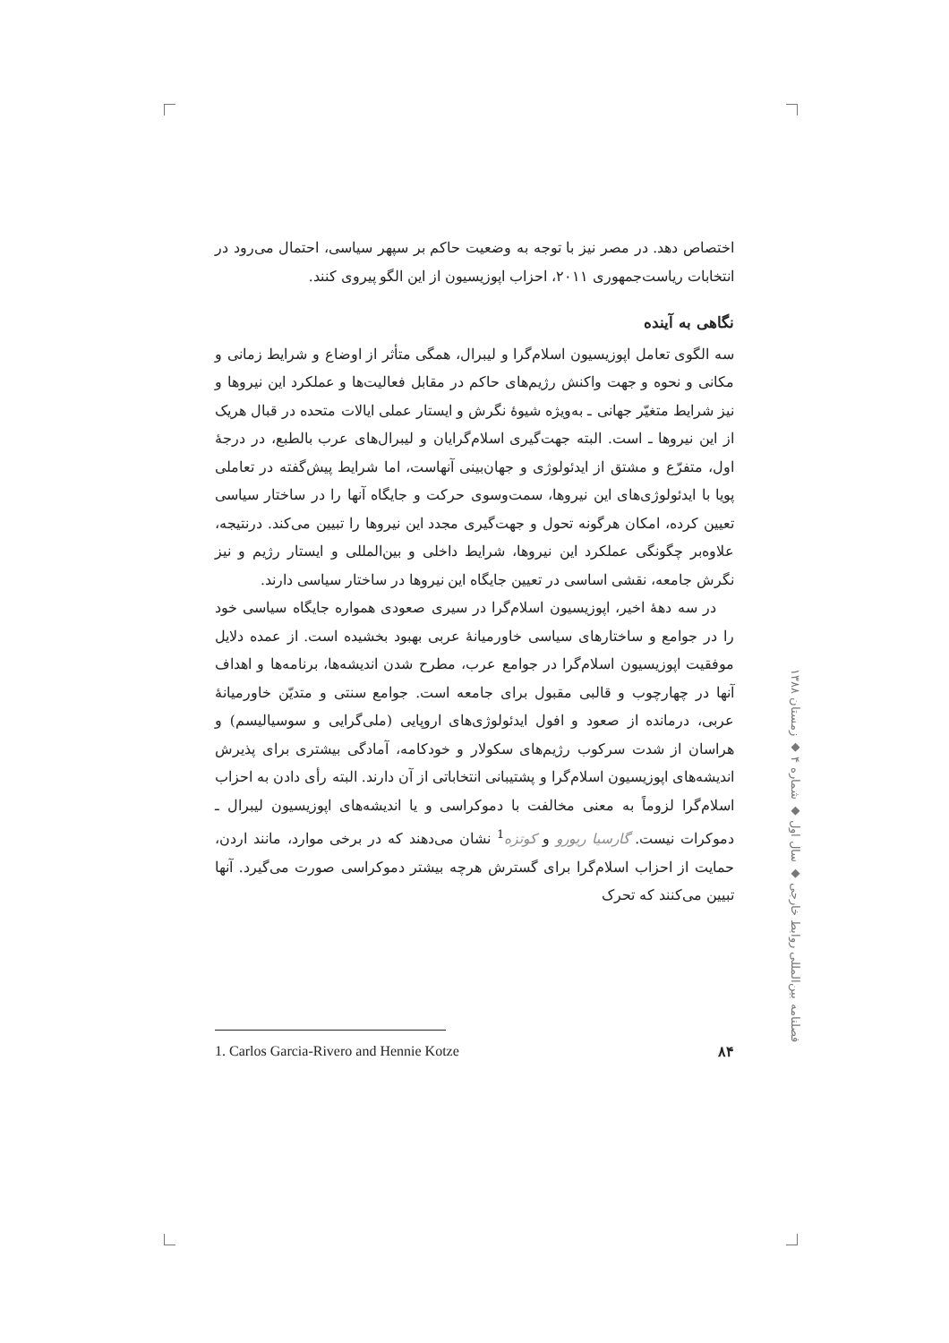اختصاص دهد. در مصر نیز با توجه به وضعیت حاکم بر سپهر سیاسی، احتمال می‌رود در انتخابات ریاست‌جمهوری ۲۰۱۱، احزاب اپوزیسیون از این الگو پیروی کنند.
نگاهی به آینده
سه الگوی تعامل اپوزیسیون اسلام‌گرا و لیبرال، همگی متأثر از اوضاع و شرایط زمانی و مکانی و نحوه و جهت واکنش رژیم‌های حاکم در مقابل فعالیت‌ها و عملکرد این نیروها و نیز شرایط متغیّر جهانی ـ به‌ویژه شیوهٔ نگرش و ایستار عملی ایالات متحده در قبال هریک از این نیروها ـ است. البته جهت‌گیری اسلام‌گرایان و لیبرال‌های عرب بالطبع، در درجهٔ اول، متفرّع و مشتق از ایدئولوژی و جهان‌بینی آنهاست، اما شرایط پیش‌گفته در تعاملی پویا با ایدئولوژی‌های این نیروها، سمت‌وسوی حرکت و جایگاه آنها را در ساختار سیاسی تعیین کرده، امکان هرگونه تحول و جهت‌گیری مجدد این نیروها را تبیین می‌کند. درنتیجه، علاوه‌بر چگونگی عملکرد این نیروها، شرایط داخلی و بین‌المللی و ایستار رژیم و نیز نگرش جامعه، نقشی اساسی در تعیین جایگاه این نیروها در ساختار سیاسی دارند.
در سه دههٔ اخیر، اپوزیسیون اسلام‌گرا در سیری صعودی همواره جایگاه سیاسی خود را در جوامع و ساختارهای سیاسی خاورمیانهٔ عربی بهبود بخشیده است. از عمده دلایل موفقیت اپوزیسیون اسلام‌گرا در جوامع عرب، مطرح شدن اندیشه‌ها، برنامه‌ها و اهداف آنها در چهارچوب و قالبی مقبول برای جامعه است. جوامع سنتی و متدیّن خاورمیانهٔ عربی، درمانده از صعود و افول ایدئولوژی‌های اروپایی (ملی‌گرایی و سوسیالیسم) و هراسان از شدت سرکوب رژیم‌های سکولار و خودکامه، آمادگی بیشتری برای پذیرش اندیشه‌های اپوزیسیون اسلام‌گرا و پشتیبانی انتخاباتی از آن دارند. البته رأی دادن به احزاب اسلام‌گرا لزوماً به معنی مخالفت با دموکراسی و یا اندیشه‌های اپوزیسیون لیبرال ـ دموکرات نیست. گارسیا ریورو و کوتزه<sup>1</sup> نشان می‌دهند که در برخی موارد، مانند اردن، حمایت از احزاب اسلام‌گرا برای گسترش هرچه بیشتر دموکراسی صورت می‌گیرد. آنها تبیین می‌کنند که تحرک
فصلنامه بین‌المللی روابط خارجی ◆ سال اول ◆ شماره ۴ ◆ زمستان ۱۳۸۸
1. Carlos Garcia-Rivero and Hennie Kotze ۸۴